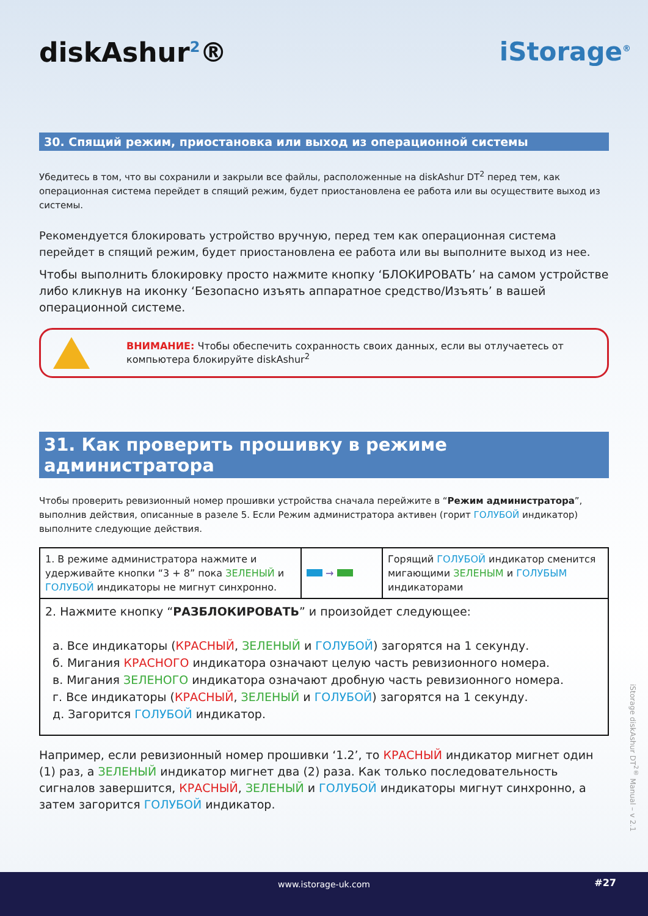diskAshur<sup>2</sup>® iStorage<sup>®</sup>
30. Спящий режим, приостановка или выход из операционной системы
Убедитесь в том, что вы сохранили и закрыли все файлы, расположенные на diskAshur DT<sup>2</sup> перед тем, как операционная система перейдет в спящий режим, будет приостановлена ее работа или вы осуществите выход из системы.
Рекомендуется блокировать устройство вручную, перед тем как операционная система перейдет в спящий режим, будет приостановлена ее работа или вы выполните выход из нее.
Чтобы выполнить блокировку просто нажмите кнопку ‘БЛОКИРОВАТЬ’ на самом устройстве либо кликнув на иконку ‘Безопасно изъять аппаратное средство/Изъять’ в вашей операционной системе.
ВНИМАНИЕ: Чтобы обеспечить сохранность своих данных, если вы отлучаетесь от компьютера блокируйте diskAshur<sup>2</sup>
31. Как проверить прошивку в режиме администратора
Чтобы проверить ревизионный номер прошивки устройства сначала перейжите в “Режим администратора”, выполнив действия, описанные в разеле 5. Если Режим администратора активен (горит ГОЛУБОЙ индикатор) выполните следующие действия.
| 1. В режиме администратора нажмите и удерживайте кнопки “3 + 8” пока ЗЕЛЕНЫЙ и ГОЛУБОЙ индикаторы не мигнут синхронно. | → | Горящий ГОЛУБОЙ индикатор сменится мигающими ЗЕЛЕНЫМ и ГОЛУБЫМ индикаторами |
| 2. Нажмите кнопку “ РАЗБЛОКИРОВАТЬ ” и произойдет следующее: а. Все индикаторы ( КРАСНЫЙ , ЗЕЛЕНЫЙ и ГОЛУБОЙ ) загорятся на 1 секунду. б. Мигания КРАСНОГО индикатора означают целую часть ревизионного номера. в. Мигания ЗЕЛЕНОГО индикатора означают дробную часть ревизионного номера. г. Все индикаторы ( КРАСНЫЙ , ЗЕЛЕНЫЙ и ГОЛУБОЙ ) загорятся на 1 секунду. д. Загорится ГОЛУБОЙ индикатор. | | |
Например, если ревизионный номер прошивки ‘1.2’, то КРАСНЫЙ индикатор мигнет один (1) раз, а ЗЕЛЕНЫЙ индикатор мигнет два (2) раза. Как только последовательность сигналов завершится, КРАСНЫЙ, ЗЕЛЕНЫЙ и ГОЛУБОЙ индикаторы мигнут синхронно, а затем загорится ГОЛУБОЙ индикатор.
iStorage diskAshur DT<sup>2®</sup> Manual – v 2.1
www.istorage-uk.com #27